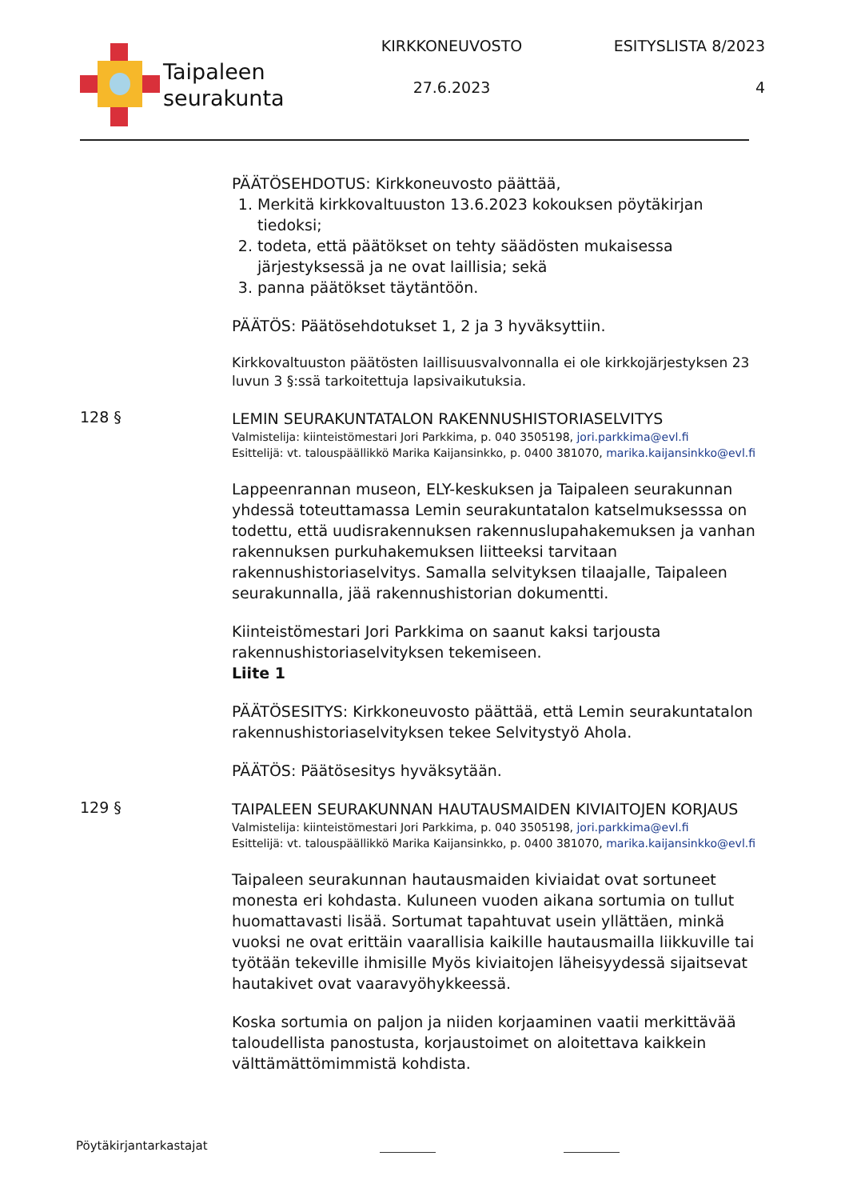Taipaleen
seurakunta
KIRKKONEUVOSTO
27.6.2023
ESITYSLISTA 8/2023
4
PÄÄTÖSEHDOTUS: Kirkkoneuvosto päättää,
1. Merkitä kirkkovaltuuston 13.6.2023 kokouksen pöytäkirjan tiedoksi;
2. todeta, että päätökset on tehty säädösten mukaisessa järjestyksessä ja ne ovat laillisia; sekä
3. panna päätökset täytäntöön.
PÄÄTÖS: Päätösehdotukset 1, 2 ja 3 hyväksyttiin.
Kirkkovaltuuston päätösten laillisuusvalvonnalla ei ole kirkkojärjestyksen 23 luvun 3 §:ssä tarkoitettuja lapsivaikutuksia.
128 §
LEMIN SEURAKUNTATALON RAKENNUSHISTORIASELVITYS
Valmistelija: kiinteistömestari Jori Parkkima, p. 040 3505198, jori.parkkima@evl.fi
Esittelijä: vt. talouspäällikkö Marika Kaijansinkko, p. 0400 381070, marika.kaijansinkko@evl.fi
Lappeenrannan museon, ELY-keskuksen ja Taipaleen seurakunnan yhdessä toteuttamassa Lemin seurakuntatalon katselmuksesssa on todettu, että uudisrakennuksen rakennuslupahakemuksen ja vanhan rakennuksen purkuhakemuksen liitteeksi tarvitaan rakennushistoriaselvitys. Samalla selvityksen tilaajalle, Taipaleen seurakunnalla, jää rakennushistorian dokumentti.
Kiinteistömestari Jori Parkkima on saanut kaksi tarjousta rakennushistoriaselvityksen tekemiseen.
Liite 1
PÄÄTÖSESITYS: Kirkkoneuvosto päättää, että Lemin seurakuntatalon rakennushistoriaselvityksen tekee Selvitystyö Ahola.
PÄÄTÖS: Päätösesitys hyväksytään.
129 §
TAIPALEEN SEURAKUNNAN HAUTAUSMAIDEN KIVIAITOJEN KORJAUS
Valmistelija: kiinteistömestari Jori Parkkima, p. 040 3505198, jori.parkkima@evl.fi
Esittelijä: vt. talouspäällikkö Marika Kaijansinkko, p. 0400 381070, marika.kaijansinkko@evl.fi
Taipaleen seurakunnan hautausmaiden kiviaidat ovat sortuneet monesta eri kohdasta. Kuluneen vuoden aikana sortumia on tullut huomattavasti lisää. Sortumat tapahtuvat usein yllättäen, minkä vuoksi ne ovat erittäin vaarallisia kaikille hautausmailla liikkuville tai työtään tekeville ihmisille Myös kiviaitojen läheisyydessä sijaitsevat hautakivet ovat vaaravyöhykkeessä.
Koska sortumia on paljon ja niiden korjaaminen vaatii merkittävää taloudellista panostusta, korjaustoimet on aloitettava kaikkein välttämättömimmistä kohdista.
Pöytäkirjantarkastajat